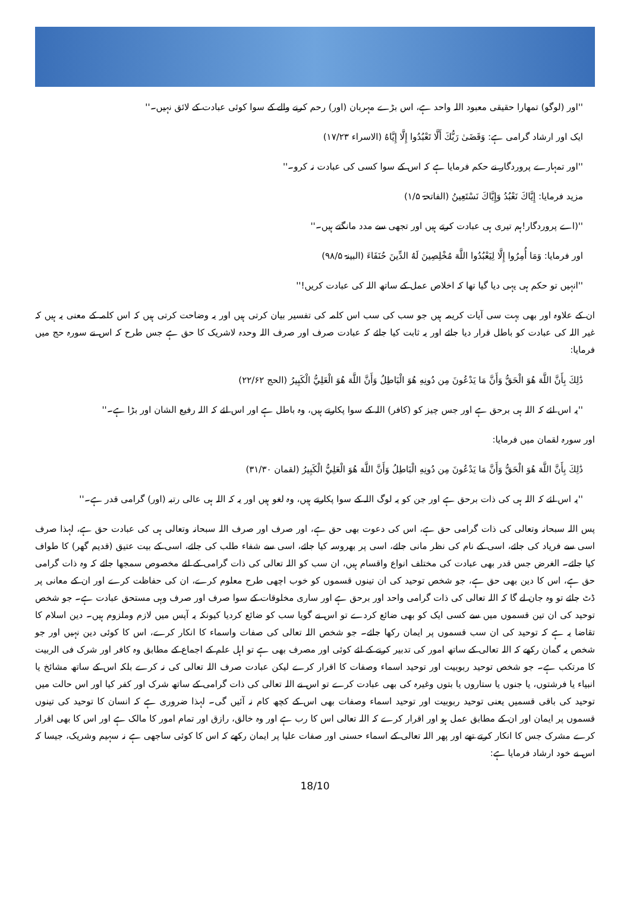''اور (لوگو) تمھارا حقیقی معبود اللہ واحد ہے، اس بڑے مہربان (اور) رحم کرنے والے کے سوا کوئی عبادت کے لائق نہیں۔''
ایک اور ارشاد گرامی ہے: وَقَضَىٰ رَبُّكَ أَلَّا تَعْبُدُوا إِلَّا إِيَّاهُ (الاسراء ۱۷/۲۳)
''اور تمہارے پروردگار نے حکم فرمایا ہے کہ اس کے سوا کسی کی عبادت نہ کرو۔''
مزید فرمایا: إِيَّاكَ نَعْبُدُ وَإِيَّاكَ نَسْتَعِينُ (الفاتحۃ ۱/۵)
''(اے پروردگار!ہم تیری ہی عبادت کرتے ہیں اور تجھی سے مدد مانگتے ہیں۔''
اور فرمایا: وَمَا أُمِرُوا إِلَّا لِيَعْبُدُوا اللَّهَ مُخْلِصِينَ لَهُ الدِّينَ حُنَفَاءَ (البینۃ ۹۸/۵)
''انہیں تو حکم ہی یہی دیا گیا تھا کہ اخلاص عمل کے ساتھ اللہ کی عبادت کریں!''
ان کے علاوہ اور بھی بہت سی آیات کریمہ ہیں جو سب کی سب اس کلمہ کی تفسیر بیان کرتی ہیں اور یہ وضاحت کرتی ہیں کہ اس کلمہ کے معنی یہ ہیں کہ غیر اللہ کی عبادت کو باطل قرار دیا جائے اور یہ ثابت کیا جائے کہ عبادت صرف اور صرف اللہ وحدہ لاشریک کا حق ہے جس طرح کہ اس نے سورہ حج میں فرمایا:
ذَٰلِكَ بِأَنَّ اللَّهَ هُوَ الْحَقُّ وَأَنَّ مَا يَدْعُونَ مِن دُونِهِ هُوَ الْبَاطِلُ وَأَنَّ اللَّهَ هُوَ الْعَلِيُّ الْكَبِيرُ (الحج ۲۲/۶۲)
''یہ اس لئے کہ اللہ ہی برحق ہے اور جس چیز کو (کافر) اللہ کے سوا پکارتے ہیں، وہ باطل ہے اور اس لئے کہ اللہ رفیع الشان اور بڑا ہے۔''
اور سورہ لقمان میں فرمایا:
ذَٰلِكَ بِأَنَّ اللَّهَ هُوَ الْحَقُّ وَأَنَّ مَا يَدْعُونَ مِن دُونِهِ الْبَاطِلُ وَأَنَّ اللَّهَ هُوَ الْعَلِيُّ الْكَبِيرُ (لقمان ۳۱/۳۰)
''یہ اس لئے کہ اللہ ہی کی ذات برحق ہے اور جن کو یہ لوگ اللہ کے سوا پکارتے ہیں، وہ لغو ہیں اور یہ کہ اللہ ہی عالی رتبہ (اور) گرامی قدر ہے۔''
پس اللہ سبحانہ وتعالی کی ذات گرامی حق ہے، اس کی دعوت بھی حق ہے، اور صرف اور صرف اللہ سبحانہ وتعالی ہی کی عبادت حق ہے، لہذا صرف اسی سے فریاد کی جائے، اسی کے نام کی نظر مانی جائے، اسی پر بھروسہ کیا جائے، اسی سے شفاء طلب کی جائے، اسی کے بیت عتیق (قدیم گھر) کا طواف کیا جائے۔ الغرض جس قدر بھی عبادت کی مختلف انواع واقسام ہیں، ان سب کو اللہ تعالی کی ذات گرامی کے لئے مخصوص سمجھا جائے کہ وہ ذات گرامی حق ہے، اس کا دین بھی حق ہے، جو شخص توحید کی ان تینوں قسموں کو خوب اچھی طرح معلوم کرے، ان کی حفاظت کرے اور ان کے معانی پر ڈٹ جائے تو وہ جان لے گا کہ اللہ تعالی کی ذات گرامی واحد اور برحق ہے اور ساری مخلوقات کے سوا صرف اور صرف وہی مستحق عبادت ہے۔ جو شخص توحید کی ان تین قسموں میں سے کسی ایک کو بھی ضائع کردے تو اس نے گویا سب کو ضائع کردیا کیونکہ یہ آپس میں لازم وملزوم ہیں۔ دین اسلام کا تقاضا یہ ہے کہ توحید کی ان سب قسموں پر ایمان رکھا جائے۔ جو شخص اللہ تعالی کی صفات واسماء کا انکار کرے، اس کا کوئی دین نہیں اور جو شخص یہ گمان رکھے کہ اللہ تعالی کے ساتھ امور کی تدبیر کرنے کے لئے کوئی اور مصرف بھی ہے تو اہل علم کے اجماع کے مطابق وہ کافر اور شرک فی الربیت کا مرتکب ہے۔ جو شخص توحید ربوبیت اور توحید اسماء وصفات کا اقرار کرے لیکن عبادت صرف اللہ تعالی کی نہ کرے بلکہ اس کے ساتھ مشائخ یا انبیاء یا فرشتوں، یا جنوں یا ستاروں یا بتوں وغیرہ کی بھی عبادت کرے تو اس نے اللہ تعالی کی ذات گرامی کے ساتھ شرک اور کفر کیا اور اس حالت میں توحید کی باقی قسمیں یعنی توحید ربوبیت اور توحید اسماء وصفات بھی اس کے کچھ کام نہ آئیں گی۔ لہذا ضروری ہے کہ انسان کا توحید کی تینوں قسموں پر ایمان اور ان کے مطابق عمل ہو اور اقرار کرے کہ اللہ تعالی اس کا رب ہے اور وہ خالق، رازق اور تمام امور کا مالک ہے اور اس کا بھی اقرار کرے مشرک جس کا انکار کرتے تھے اور پھر اللہ تعالی کے اسماء حسنی اور صفات علیا پر ایمان رکھے کہ اس کا کوئی ساجھی ہے نہ سہیم وشریک، جیسا کہ اس نے خود ارشاد فرمایا ہے:
18/10